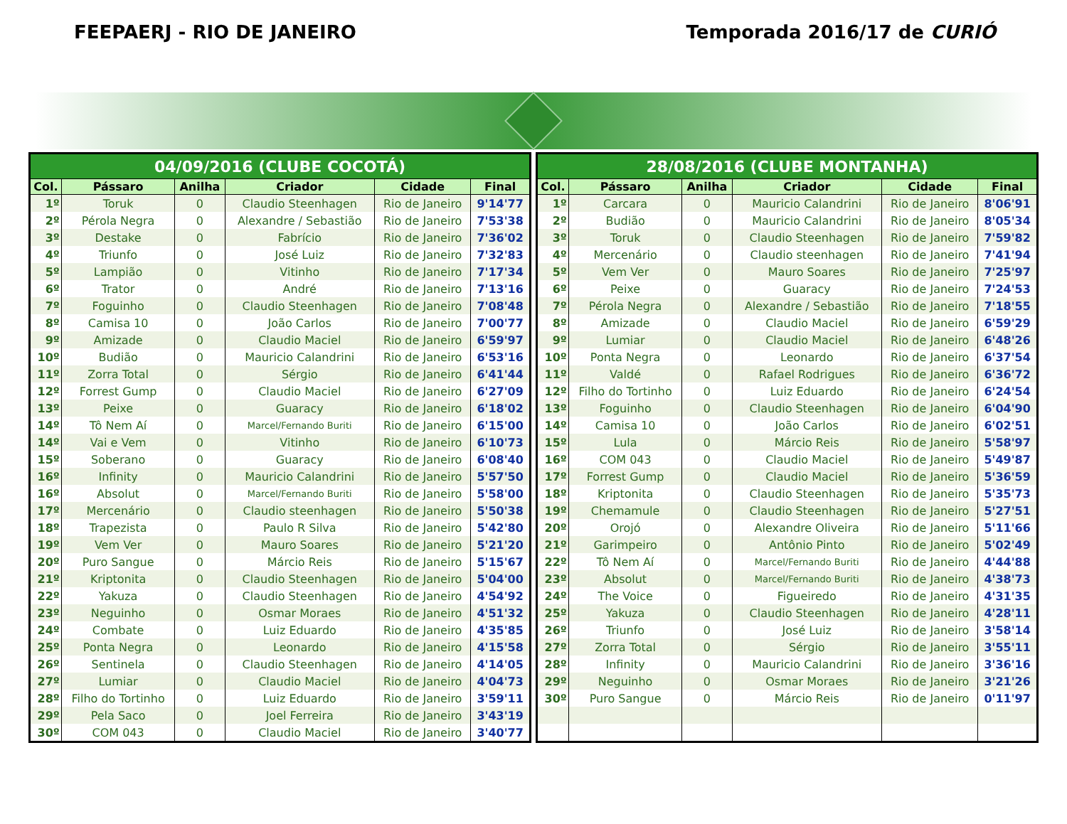FEEPAERJ - RIO DE JANEIRO Temporada 2016/17 de CURIÓ
| 04/09/2016 (CLUBE COCOTÁ) | | | | | |
| --- | --- | --- | --- | --- | --- |
| Col. | Pássaro | Anilha | Criador | Cidade | Final |
| 1º | Toruk | 0 | Claudio Steenhagen | Rio de Janeiro | 9'14'77 |
| 2º | Pérola Negra | 0 | Alexandre / Sebastião | Rio de Janeiro | 7'53'38 |
| 3º | Destake | 0 | Fabrício | Rio de Janeiro | 7'36'02 |
| 4º | Triunfo | 0 | José Luiz | Rio de Janeiro | 7'32'83 |
| 5º | Lampião | 0 | Vitinho | Rio de Janeiro | 7'17'34 |
| 6º | Trator | 0 | André | Rio de Janeiro | 7'13'16 |
| 7º | Foguinho | 0 | Claudio Steenhagen | Rio de Janeiro | 7'08'48 |
| 8º | Camisa 10 | 0 | João Carlos | Rio de Janeiro | 7'00'77 |
| 9º | Amizade | 0 | Claudio Maciel | Rio de Janeiro | 6'59'97 |
| 10º | Budião | 0 | Mauricio Calandrini | Rio de Janeiro | 6'53'16 |
| 11º | Zorra Total | 0 | Sérgio | Rio de Janeiro | 6'41'44 |
| 12º | Forrest Gump | 0 | Claudio Maciel | Rio de Janeiro | 6'27'09 |
| 13º | Peixe | 0 | Guaracy | Rio de Janeiro | 6'18'02 |
| 14º | Tô Nem Aí | 0 | Marcel/Fernando Buriti | Rio de Janeiro | 6'15'00 |
| 14º | Vai e Vem | 0 | Vitinho | Rio de Janeiro | 6'10'73 |
| 15º | Soberano | 0 | Guaracy | Rio de Janeiro | 6'08'40 |
| 16º | Infinity | 0 | Mauricio Calandrini | Rio de Janeiro | 5'57'50 |
| 16º | Absolut | 0 | Marcel/Fernando Buriti | Rio de Janeiro | 5'58'00 |
| 17º | Mercenário | 0 | Claudio steenhagen | Rio de Janeiro | 5'50'38 |
| 18º | Trapezista | 0 | Paulo R Silva | Rio de Janeiro | 5'42'80 |
| 19º | Vem Ver | 0 | Mauro Soares | Rio de Janeiro | 5'21'20 |
| 20º | Puro Sangue | 0 | Márcio Reis | Rio de Janeiro | 5'15'67 |
| 21º | Kriptonita | 0 | Claudio Steenhagen | Rio de Janeiro | 5'04'00 |
| 22º | Yakuza | 0 | Claudio Steenhagen | Rio de Janeiro | 4'54'92 |
| 23º | Neguinho | 0 | Osmar Moraes | Rio de Janeiro | 4'51'32 |
| 24º | Combate | 0 | Luiz Eduardo | Rio de Janeiro | 4'35'85 |
| 25º | Ponta Negra | 0 | Leonardo | Rio de Janeiro | 4'15'58 |
| 26º | Sentinela | 0 | Claudio Steenhagen | Rio de Janeiro | 4'14'05 |
| 27º | Lumiar | 0 | Claudio Maciel | Rio de Janeiro | 4'04'73 |
| 28º | Filho do Tortinho | 0 | Luiz Eduardo | Rio de Janeiro | 3'59'11 |
| 29º | Pela Saco | 0 | Joel Ferreira | Rio de Janeiro | 3'43'19 |
| 30º | COM 043 | 0 | Claudio Maciel | Rio de Janeiro | 3'40'77 |
| 28/08/2016 (CLUBE MONTANHA) | | | | | |
| --- | --- | --- | --- | --- | --- |
| Col. | Pássaro | Anilha | Criador | Cidade | Final |
| 1º | Carcara | 0 | Mauricio Calandrini | Rio de Janeiro | 8'06'91 |
| 2º | Budião | 0 | Mauricio Calandrini | Rio de Janeiro | 8'05'34 |
| 3º | Toruk | 0 | Claudio Steenhagen | Rio de Janeiro | 7'59'82 |
| 4º | Mercenário | 0 | Claudio steenhagen | Rio de Janeiro | 7'41'94 |
| 5º | Vem Ver | 0 | Mauro Soares | Rio de Janeiro | 7'25'97 |
| 6º | Peixe | 0 | Guaracy | Rio de Janeiro | 7'24'53 |
| 7º | Pérola Negra | 0 | Alexandre / Sebastião | Rio de Janeiro | 7'18'55 |
| 8º | Amizade | 0 | Claudio Maciel | Rio de Janeiro | 6'59'29 |
| 9º | Lumiar | 0 | Claudio Maciel | Rio de Janeiro | 6'48'26 |
| 10º | Ponta Negra | 0 | Leonardo | Rio de Janeiro | 6'37'54 |
| 11º | Valdé | 0 | Rafael Rodrigues | Rio de Janeiro | 6'36'72 |
| 12º | Filho do Tortinho | 0 | Luiz Eduardo | Rio de Janeiro | 6'24'54 |
| 13º | Foguinho | 0 | Claudio Steenhagen | Rio de Janeiro | 6'04'90 |
| 14º | Camisa 10 | 0 | João Carlos | Rio de Janeiro | 6'02'51 |
| 15º | Lula | 0 | Márcio Reis | Rio de Janeiro | 5'58'97 |
| 16º | COM 043 | 0 | Claudio Maciel | Rio de Janeiro | 5'49'87 |
| 17º | Forrest Gump | 0 | Claudio Maciel | Rio de Janeiro | 5'36'59 |
| 18º | Kriptonita | 0 | Claudio Steenhagen | Rio de Janeiro | 5'35'73 |
| 19º | Chemamule | 0 | Claudio Steenhagen | Rio de Janeiro | 5'27'51 |
| 20º | Orojó | 0 | Alexandre Oliveira | Rio de Janeiro | 5'11'66 |
| 21º | Garimpeiro | 0 | Antônio Pinto | Rio de Janeiro | 5'02'49 |
| 22º | Tô Nem Aí | 0 | Marcel/Fernando Buriti | Rio de Janeiro | 4'44'88 |
| 23º | Absolut | 0 | Marcel/Fernando Buriti | Rio de Janeiro | 4'38'73 |
| 24º | The Voice | 0 | Figueiredo | Rio de Janeiro | 4'31'35 |
| 25º | Yakuza | 0 | Claudio Steenhagen | Rio de Janeiro | 4'28'11 |
| 26º | Triunfo | 0 | José Luiz | Rio de Janeiro | 3'58'14 |
| 27º | Zorra Total | 0 | Sérgio | Rio de Janeiro | 3'55'11 |
| 28º | Infinity | 0 | Mauricio Calandrini | Rio de Janeiro | 3'36'16 |
| 29º | Neguinho | 0 | Osmar Moraes | Rio de Janeiro | 3'21'26 |
| 30º | Puro Sangue | 0 | Márcio Reis | Rio de Janeiro | 0'11'97 |